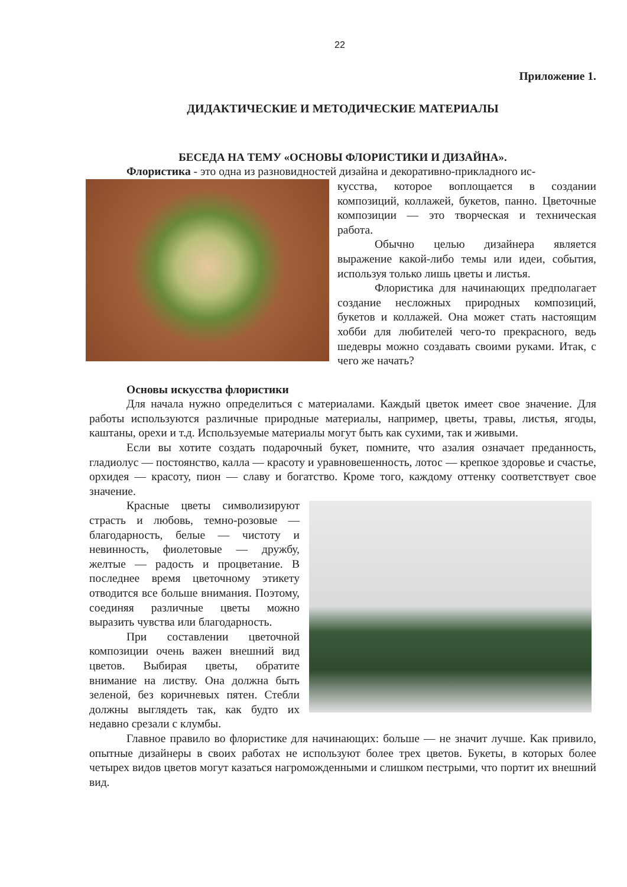22
Приложение 1.
ДИДАКТИЧЕСКИЕ И МЕТОДИЧЕСКИЕ МАТЕРИАЛЫ
БЕСЕДА НА ТЕМУ «ОСНОВЫ ФЛОРИСТИКИ И ДИЗАЙНА».
Флористика - это одна из разновидностей дизайна и декоративно-прикладного ис-
кусства, которое воплощается в создании композиций, коллажей, букетов, панно. Цветочные композиции — это творческая и техническая работа.
Обычно целью дизайнера является выражение какой-либо темы или идеи, события, используя только лишь цветы и листья.
Флористика для начинающих предполагает создание несложных природных композиций, букетов и коллажей. Она может стать настоящим хобби для любителей чего-то прекрасного, ведь шедевры можно создавать своими руками. Итак, с чего же начать?
Основы искусства флористики
Для начала нужно определиться с материалами. Каждый цветок имеет свое значение. Для работы используются различные природные материалы, например, цветы, травы, листья, ягоды, каштаны, орехи и т.д. Используемые материалы могут быть как сухими, так и живыми.
Если вы хотите создать подарочный букет, помните, что азалия означает преданность, гладиолус — постоянство, калла — красоту и уравновешенность, лотос — крепкое здоровье и счастье, орхидея — красоту, пион — славу и богатство. Кроме того, каждому оттенку соответствует свое значение.
Красные цветы символизируют страсть и любовь, темно-розовые — благодарность, белые — чистоту и невинность, фиолетовые — дружбу, желтые — радость и процветание. В последнее время цветочному этикету отводится все больше внимания. Поэтому, соединяя различные цветы можно выразить чувства или благодарность.
При составлении цветочной композиции очень важен внешний вид цветов. Выбирая цветы, обратите внимание на листву. Она должна быть зеленой, без коричневых пятен. Стебли должны выглядеть так, как будто их недавно срезали с клумбы.
Главное правило во флористике для начинающих: больше — не значит лучше. Как привило, опытные дизайнеры в своих работах не используют более трех цветов. Букеты, в которых более четырех видов цветов могут казаться нагроможденными и слишком пестрыми, что портит их внешний вид.